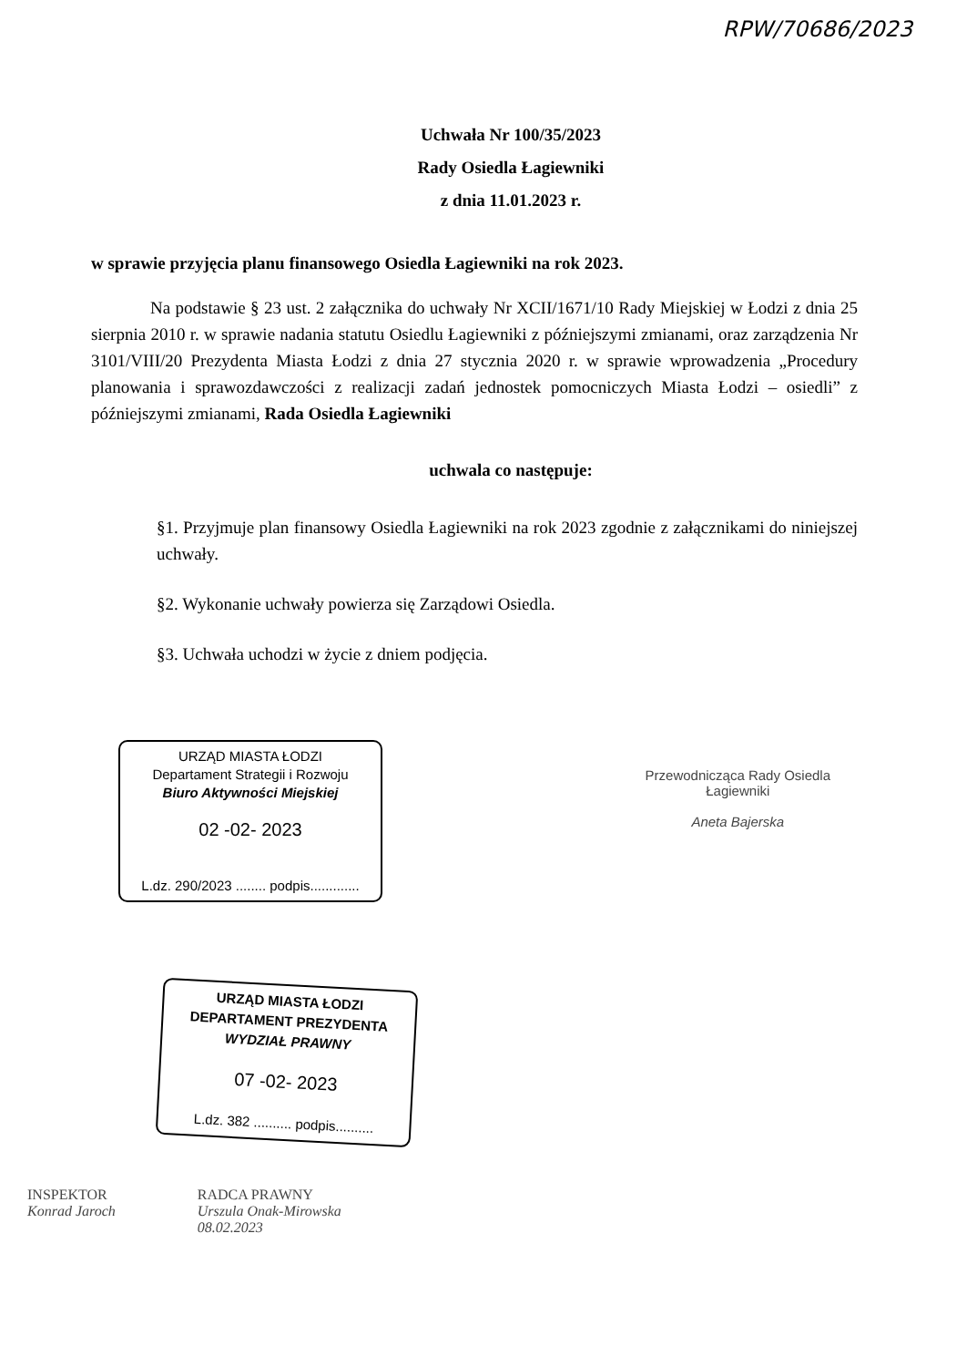RPW/70686/2023
Uchwała Nr 100/35/2023
Rady Osiedla Łagiewniki
z dnia 11.01.2023 r.
w sprawie przyjęcia planu finansowego Osiedla Łagiewniki na rok 2023.
Na podstawie § 23 ust. 2 załącznika do uchwały Nr XCII/1671/10 Rady Miejskiej w Łodzi z dnia 25 sierpnia 2010 r. w sprawie nadania statutu Osiedlu Łagiewniki z późniejszymi zmianami, oraz zarządzenia Nr 3101/VIII/20 Prezydenta Miasta Łodzi z dnia 27 stycznia 2020 r. w sprawie wprowadzenia „Procedury planowania i sprawozdawczości z realizacji zadań jednostek pomocniczych Miasta Łodzi – osiedli” z późniejszymi zmianami, Rada Osiedla Łagiewniki
uchwala co następuje:
§1. Przyjmuje plan finansowy Osiedla Łagiewniki na rok 2023 zgodnie z załącznikami do niniejszej uchwały.
§2. Wykonanie uchwały powierza się Zarządowi Osiedla.
§3. Uchwała uchodzi w życie z dniem podjęcia.
URZĄD MIASTA ŁODZI
Departament Strategii i Rozwoju
Biuro Aktywności Miejskiej
02 -02- 2023
L.dz. 290/2023 ........ podpis.............
Przewodnicząca Rady Osiedla
Łagiewniki
Aneta Bajerska
URZĄD MIASTA ŁODZI
DEPARTAMENT PREZYDENTA
WYDZIAŁ PRAWNY
07 -02- 2023
L.dz. 382 .......... podpis..........
INSPEKTOR
Konrad Jaroch
RADCA PRAWNY
Urszula Onak-Mirowska
08.02.2023